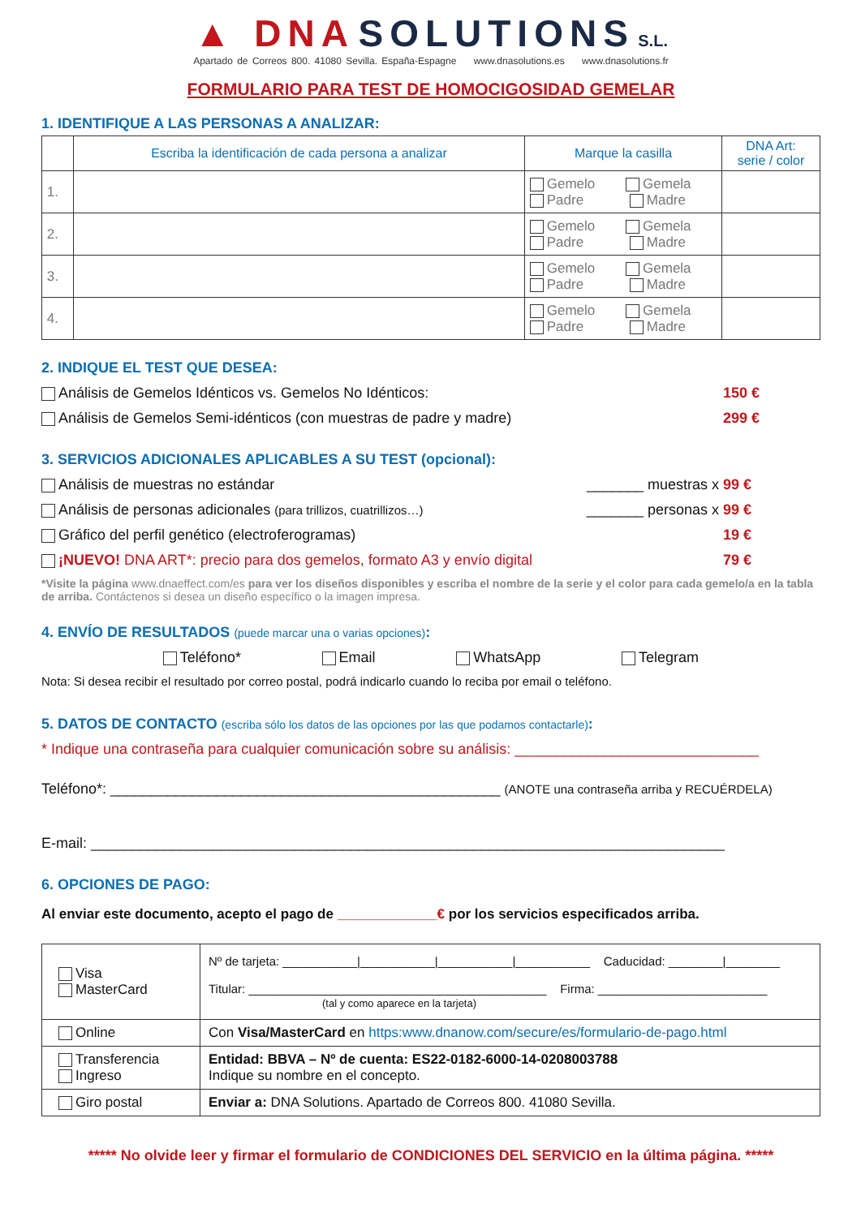▲ DNA SOLUTIONS S.L.
Apartado de Correos 800. 41080 Sevilla. España-Espagne www.dnasolutions.es www.dnasolutions.fr
FORMULARIO PARA TEST DE HOMOCIGOSIDAD GEMELAR
1. IDENTIFIQUE A LAS PERSONAS A ANALIZAR:
| | Escriba la identificación de cada persona a analizar | Marque la casilla | DNA Art: serie / color |
| --- | --- | --- | --- |
| 1. | | Gemelo Gemela Padre Madre | |
| 2. | | Gemelo Gemela Padre Madre | |
| 3. | | Gemelo Gemela Padre Madre | |
| 4. | | Gemelo Gemela Padre Madre | |
2. INDIQUE EL TEST QUE DESEA:
Análisis de Gemelos Idénticos vs. Gemelos No Idénticos: 150 €
Análisis de Gemelos Semi-idénticos (con muestras de padre y madre) 299 €
3. SERVICIOS ADICIONALES APLICABLES A SU TEST (opcional):
Análisis de muestras no estándar _______ muestras x 99 €
Análisis de personas adicionales (para trillizos, cuatrillizos…) _______ personas x 99 €
Gráfico del perfil genético (electroferogramas) 19 €
¡NUEVO! DNA ART*: precio para dos gemelos, formato A3 y envío digital 79 €
*Visite la página www.dnaeffect.com/es para ver los diseños disponibles y escriba el nombre de la serie y el color para cada gemelo/a en la tabla de arriba. Contáctenos si desea un diseño específico o la imagen impresa.
4. ENVÍO DE RESULTADOS (puede marcar una o varias opciones):
Teléfono* Email WhatsApp Telegram
Nota: Si desea recibir el resultado por correo postal, podrá indicarlo cuando lo reciba por email o teléfono.
5. DATOS DE CONTACTO (escriba sólo los datos de las opciones por las que podamos contactarle):
* Indique una contraseña para cualquier comunicación sobre su análisis: ______________________________
Teléfono*: ________________________________________________ (ANOTE una contraseña arriba y RECUÉRDELA)
E-mail: ______________________________________________________________________________
6. OPCIONES DE PAGO:
Al enviar este documento, acepto el pago de _____________€ por los servicios especificados arriba.
| Visa MasterCard | Nº de tarjeta: ___________/___________/___________/___________ Caducidad: ________/________ Titular: ____________________________________________ Firma: _________________________ (tal y como aparece en la tarjeta) |
| Online | Con Visa/MasterCard en https:www.dnanow.com/secure/es/formulario-de-pago.html |
| Transferencia Ingreso | Entidad: BBVA – Nº de cuenta: ES22-0182-6000-14-0208003788 Indique su nombre en el concepto. |
| Giro postal | Enviar a: DNA Solutions. Apartado de Correos 800. 41080 Sevilla. |
***** No olvide leer y firmar el formulario de CONDICIONES DEL SERVICIO en la última página. *****